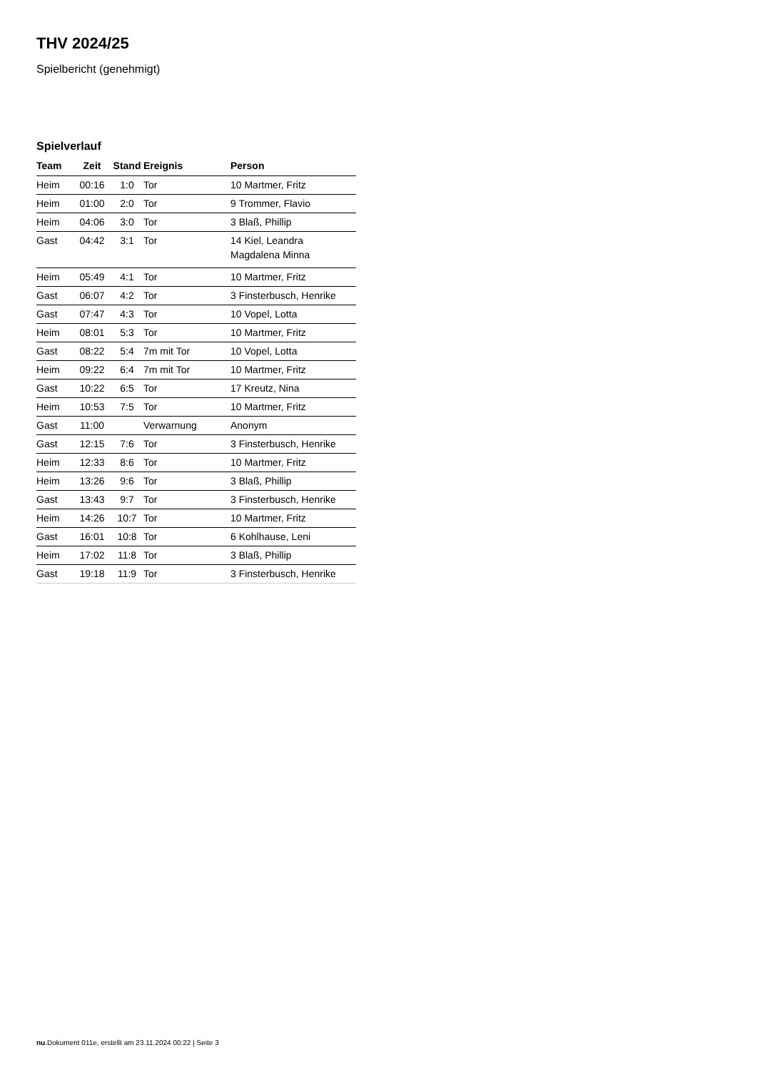THV 2024/25
Spielbericht (genehmigt)
Spielverlauf
| Team | Zeit | Stand | Ereignis | Person |
| --- | --- | --- | --- | --- |
| Heim | 00:16 | 1:0 | Tor | 10 Martmer, Fritz |
| Heim | 01:00 | 2:0 | Tor | 9 Trommer, Flavio |
| Heim | 04:06 | 3:0 | Tor | 3 Blaß, Phillip |
| Gast | 04:42 | 3:1 | Tor | 14 Kiel, Leandra Magdalena Minna |
| Heim | 05:49 | 4:1 | Tor | 10 Martmer, Fritz |
| Gast | 06:07 | 4:2 | Tor | 3 Finsterbusch, Henrike |
| Gast | 07:47 | 4:3 | Tor | 10 Vopel, Lotta |
| Heim | 08:01 | 5:3 | Tor | 10 Martmer, Fritz |
| Gast | 08:22 | 5:4 | 7m mit Tor | 10 Vopel, Lotta |
| Heim | 09:22 | 6:4 | 7m mit Tor | 10 Martmer, Fritz |
| Gast | 10:22 | 6:5 | Tor | 17 Kreutz, Nina |
| Heim | 10:53 | 7:5 | Tor | 10 Martmer, Fritz |
| Gast | 11:00 | | Verwarnung | Anonym |
| Gast | 12:15 | 7:6 | Tor | 3 Finsterbusch, Henrike |
| Heim | 12:33 | 8:6 | Tor | 10 Martmer, Fritz |
| Heim | 13:26 | 9:6 | Tor | 3 Blaß, Phillip |
| Gast | 13:43 | 9:7 | Tor | 3 Finsterbusch, Henrike |
| Heim | 14:26 | 10:7 | Tor | 10 Martmer, Fritz |
| Gast | 16:01 | 10:8 | Tor | 6 Kohlhause, Leni |
| Heim | 17:02 | 11:8 | Tor | 3 Blaß, Phillip |
| Gast | 19:18 | 11:9 | Tor | 3 Finsterbusch, Henrike |
nu.Dokument 011e, erstellt am 23.11.2024 00:22 | Seite 3